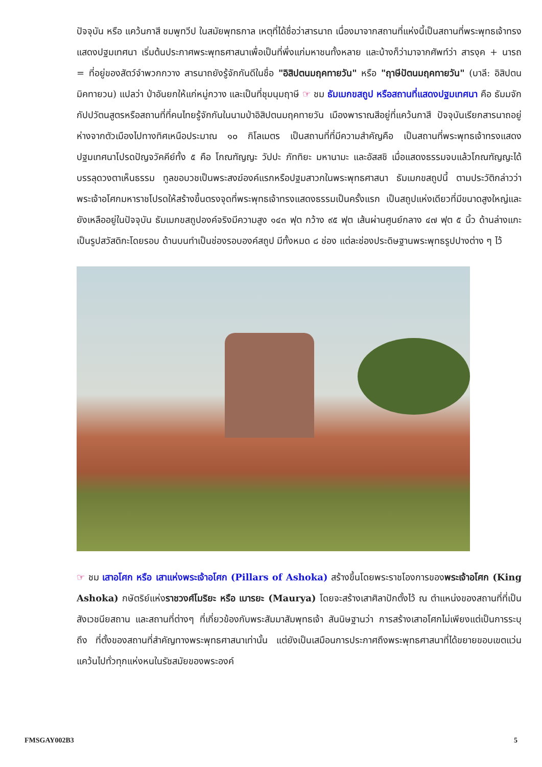ปัจจุบัน หรือ แคว้นกาสี ชมพูทวีป ในสมัยพุทธกาล เหตุที่ได้ชื่อว่าสารนาถ เนื่องมาจากสถานที่แห่งนี้เป็นสถานที่พระพุทธเจ้าทรงแสดงปฐมเทศนา เริ่มต้นประกาศพระพุทธศาสนาเพื่อเป็นที่พึ่งแก่มหาชนทั้งหลาย และบ้างก็ว่ามาจากศัพท์ว่า สารงฺค + นารถ = ที่อยู่ของสัตว์จำพวกกวาง สารนาถยังรู้จักกันดีในชื่อ "อิสิปตนมฤคทายวัน" หรือ "ฤาษีปัตนมฤคทายวัน" (บาลี: อิสิปตนมิคทายวน) แปลว่า ป่าอันยกให้แก่หมู่กวาง และเป็นที่ชุมนุมฤาษี ☞ ชม ธัมเมกขสถูป หรือสถานที่แสดงปฐมเทศนา คือ ธัมมจักกัปปวัตนสูตรหรือสถานที่ที่คนไทยรู้จักกันในนามป่าอิสิปตนมฤคทายวัน เมืองพาราณสีอยู่ที่แคว้นกาสี ปัจจุบันเรียกสารนาถอยู่ห่างจากตัวเมืองไปทางทิศเหนือประมาณ ๑๐ กิโลเมตร เป็นสถานที่ที่มีความสำคัญคือ เป็นสถานที่พระพุทธเจ้าทรงแสดงปฐมเทศนาโปรดปัญจวัคคีย์ทั้ง ๕ คือ โกณฑัญญะ วัปปะ ภัททิยะ มหานามะ และอัสสชิ เมื่อแสดงธรรมจบแล้วโกณฑัญญะได้บรรลุดวงตาเห็นธรรม ทูลขอบวชเป็นพระสงฆ์องค์แรกหรือปฐมสาวกในพระพุทธศาสนา ธัมเมกขสถูปนี้ ตามประวัติกล่าวว่าพระเจ้าอโศกมหาราชโปรดให้สร้างขึ้นตรงจุดที่พระพุทธเจ้าทรงแสดงธรรมเป็นครั้งแรก เป็นสถูปแห่งเดียวที่มีขนาดสูงใหญ่และยังเหลืออยู่ในปัจจุบัน ธัมเมกขสถูปองค์จริงมีความสูง ๑๔๓ ฟุต กว้าง ๙๕ ฟุต เส้นผ่านศูนย์กลาง ๔๗ ฟุต ๕ นิ้ว ด้านล่างแกะเป็นรูปสวัสดิกะโดยรอบ ด้านบนทำเป็นช่องรอบองค์สถูป มีทั้งหมด ๘ ช่อง แต่ละช่องประดิษฐานพระพุทธรูปปางต่าง ๆ ไว้
☞ ชม เสาอโศก หรือ เสาแห่งพระเจ้าอโศก (Pillars of Ashoka) สร้างขึ้นโดยพระราชโองการของพระเจ้าอโศก (King Ashoka) กษัตริย์แห่งราชวงศ์โมริยะ หรือ เมารยะ (Maurya) โดยจะสร้างเสาศิลาปักตั้งไว้ ณ ตำแหน่งของสถานที่ที่เป็นสังเวชนียสถาน และสถานที่ต่างๆ ที่เกี่ยวข้องกับพระสัมมาสัมพุทธเจ้า สันนิษฐานว่า การสร้างเสาอโศกไม่เพียงแต่เป็นการระบุถึง ที่ตั้งของสถานที่สำคัญทางพระพุทธศาสนาเท่านั้น แต่ยังเป็นเสมือนการประกาศถึงพระพุทธศาสนาที่ได้ขยายขอบเขตแว่นแคว้นไปทั่วทุกแห่งหนในรัชสมัยของพระองค์
FMSGAY002B3 5